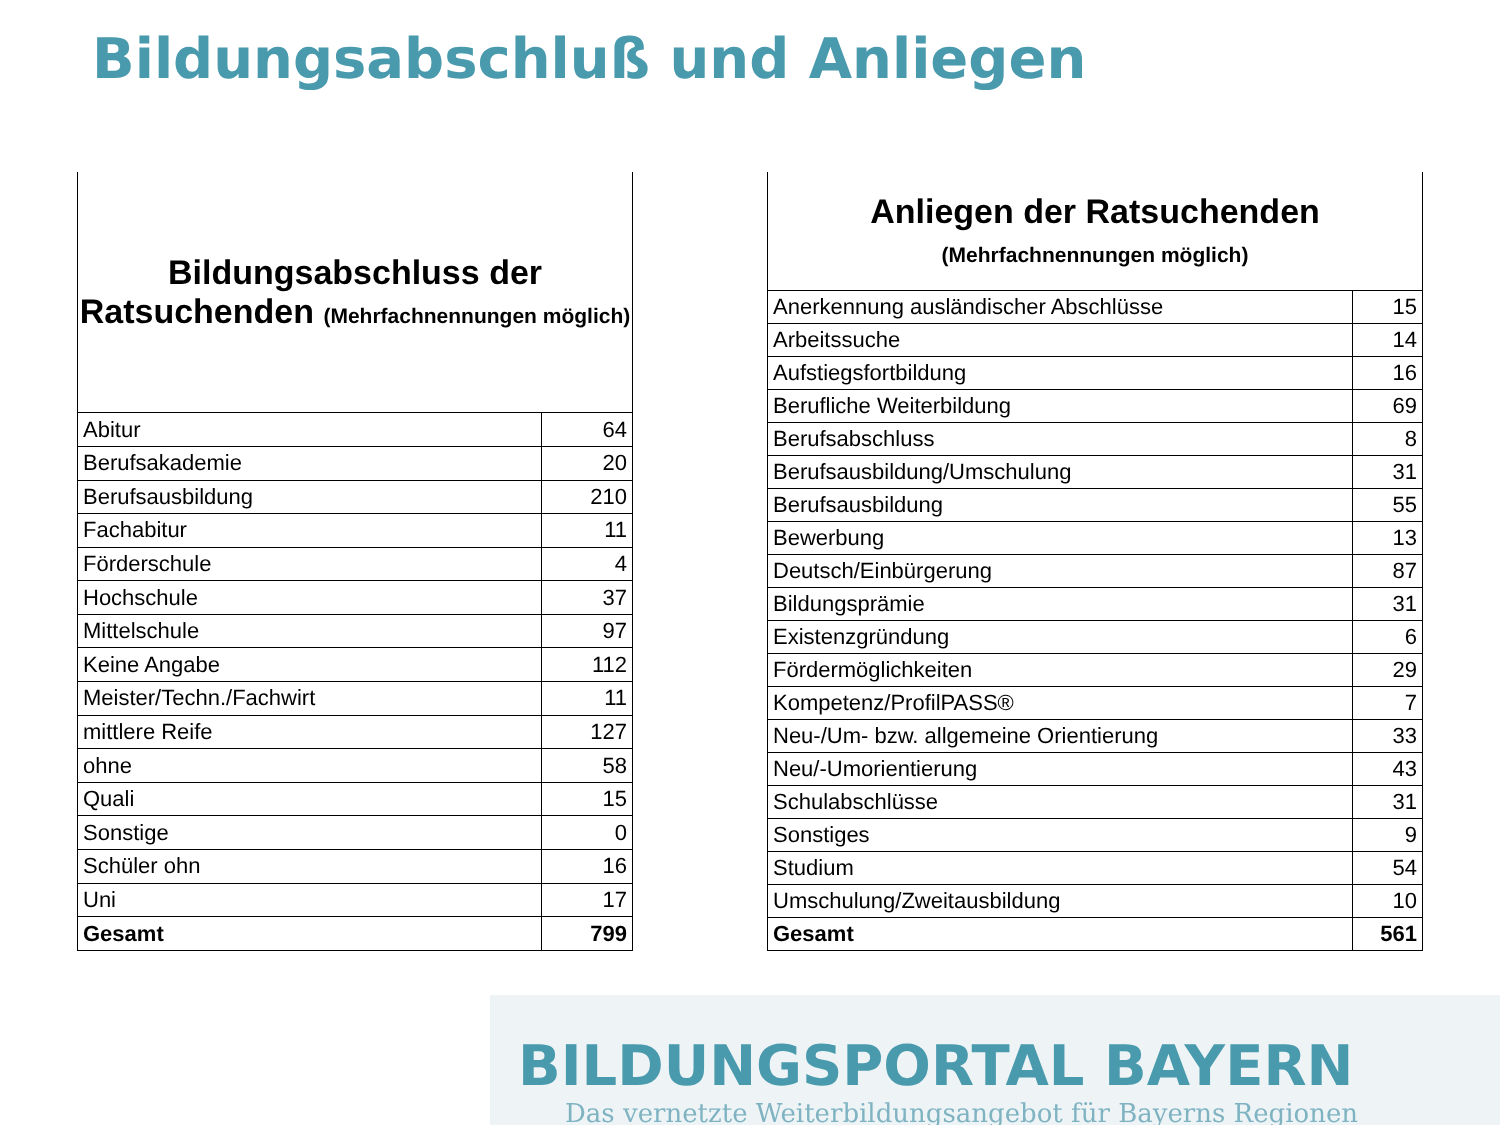Bildungsabschluß und Anliegen
| Bildungsabschluss der Ratsuchenden (Mehrfachnennungen möglich) | |
| --- | --- |
| Abitur | 64 |
| Berufsakademie | 20 |
| Berufsausbildung | 210 |
| Fachabitur | 11 |
| Förderschule | 4 |
| Hochschule | 37 |
| Mittelschule | 97 |
| Keine Angabe | 112 |
| Meister/Techn./Fachwirt | 11 |
| mittlere Reife | 127 |
| ohne | 58 |
| Quali | 15 |
| Sonstige | 0 |
| Schüler ohn | 16 |
| Uni | 17 |
| Gesamt | 799 |
| Anliegen der Ratsuchenden (Mehrfachnennungen möglich) | |
| --- | --- |
| Anerkennung ausländischer Abschlüsse | 15 |
| Arbeitssuche | 14 |
| Aufstiegsfortbildung | 16 |
| Berufliche Weiterbildung | 69 |
| Berufsabschluss | 8 |
| Berufsausbildung/Umschulung | 31 |
| Berufsausbildung | 55 |
| Bewerbung | 13 |
| Deutsch/Einbürgerung | 87 |
| Bildungsprämie | 31 |
| Existenzgründung | 6 |
| Fördermöglichkeiten | 29 |
| Kompetenz/ProfilPASS® | 7 |
| Neu-/Um- bzw. allgemeine Orientierung | 33 |
| Neu/-Umorientierung | 43 |
| Schulabschlüsse | 31 |
| Sonstiges | 9 |
| Studium | 54 |
| Umschulung/Zweitausbildung | 10 |
| Gesamt | 561 |
BILDUNGSPORTAL BAYERN
Das vernetzte Weiterbildungsangebot für Bayerns Regionen